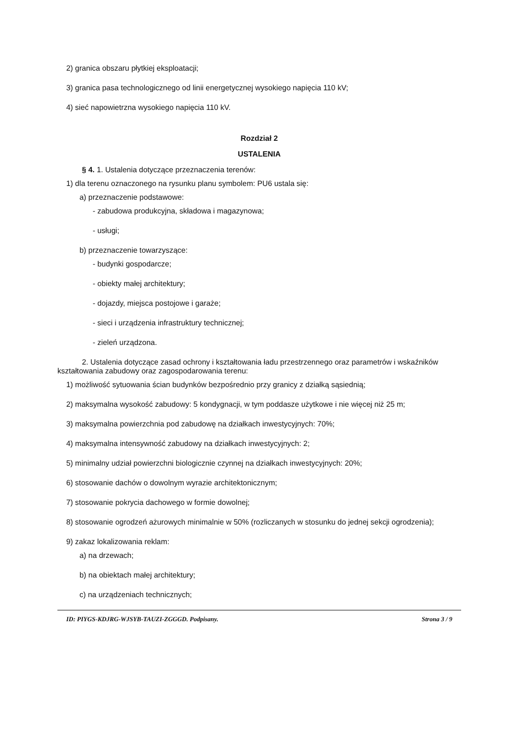2) granica obszaru płytkiej eksploatacji;
3) granica pasa technologicznego od linii energetycznej wysokiego napięcia 110 kV;
4) sieć napowietrzna wysokiego napięcia 110 kV.
Rozdział 2
USTALENIA
§ 4. 1. Ustalenia dotyczące przeznaczenia terenów:
1) dla terenu oznaczonego na rysunku planu symbolem: PU6 ustala się:
a) przeznaczenie podstawowe:
- zabudowa produkcyjna, składowa i magazynowa;
- usługi;
b) przeznaczenie towarzyszące:
- budynki gospodarcze;
- obiekty małej architektury;
- dojazdy, miejsca postojowe i garaże;
- sieci i urządzenia infrastruktury technicznej;
- zieleń urządzona.
2. Ustalenia dotyczące zasad ochrony i kształtowania ładu przestrzennego oraz parametrów i wskaźników kształtowania zabudowy oraz zagospodarowania terenu:
1) możliwość sytuowania ścian budynków bezpośrednio przy granicy z działką sąsiednią;
2) maksymalna wysokość zabudowy: 5 kondygnacji, w tym poddasze użytkowe i nie więcej niż 25 m;
3) maksymalna powierzchnia pod zabudowę na działkach inwestycyjnych: 70%;
4) maksymalna intensywność zabudowy na działkach inwestycyjnych: 2;
5) minimalny udział powierzchni biologicznie czynnej na działkach inwestycyjnych: 20%;
6) stosowanie dachów o dowolnym wyrazie architektonicznym;
7) stosowanie pokrycia dachowego w formie dowolnej;
8) stosowanie ogrodzeń ażurowych minimalnie w 50% (rozliczanych w stosunku do jednej sekcji ogrodzenia);
9) zakaz lokalizowania reklam:
a) na drzewach;
b) na obiektach małej architektury;
c) na urządzeniach technicznych;
ID: PIYGS-KDJRG-WJSYB-TAUZI-ZGGGD. Podpisany. Strona 3 / 9